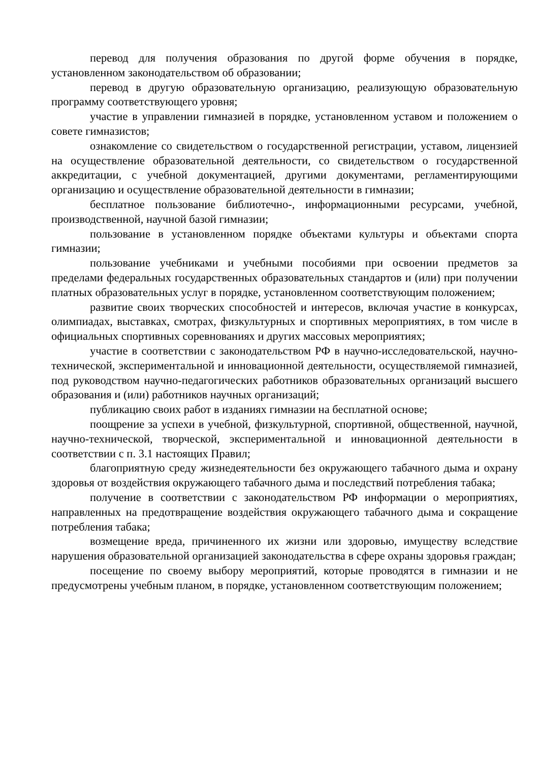перевод для получения образования по другой форме обучения в порядке, установленном законодательством об образовании;
перевод в другую образовательную организацию, реализующую образовательную программу соответствующего уровня;
участие в управлении гимназией в порядке, установленном уставом и положением о совете гимназистов;
ознакомление со свидетельством о государственной регистрации, уставом, лицензией на осуществление образовательной деятельности, со свидетельством о государственной аккредитации, с учебной документацией, другими документами, регламентирующими организацию и осуществление образовательной деятельности в гимназии;
бесплатное пользование библиотечно-, информационными ресурсами, учебной, производственной, научной базой гимназии;
пользование в установленном порядке объектами культуры и объектами спорта гимназии;
пользование учебниками и учебными пособиями при освоении предметов за пределами федеральных государственных образовательных стандартов и (или) при получении платных образовательных услуг в порядке, установленном соответствующим положением;
развитие своих творческих способностей и интересов, включая участие в конкурсах, олимпиадах, выставках, смотрах, физкультурных и спортивных мероприятиях, в том числе в официальных спортивных соревнованиях и других массовых мероприятиях;
участие в соответствии с законодательством РФ в научно-исследовательской, научно-технической, экспериментальной и инновационной деятельности, осуществляемой гимназией, под руководством научно-педагогических работников образовательных организаций высшего образования и (или) работников научных организаций;
публикацию своих работ в изданиях гимназии на бесплатной основе;
поощрение за успехи в учебной, физкультурной, спортивной, общественной, научной, научно-технической, творческой, экспериментальной и инновационной деятельности в соответствии с п. 3.1 настоящих Правил;
благоприятную среду жизнедеятельности без окружающего табачного дыма и охрану здоровья от воздействия окружающего табачного дыма и последствий потребления табака;
получение в соответствии с законодательством РФ информации о мероприятиях, направленных на предотвращение воздействия окружающего табачного дыма и сокращение потребления табака;
возмещение вреда, причиненного их жизни или здоровью, имуществу вследствие нарушения образовательной организацией законодательства в сфере охраны здоровья граждан;
посещение по своему выбору мероприятий, которые проводятся в гимназии и не предусмотрены учебным планом, в порядке, установленном соответствующим положением;